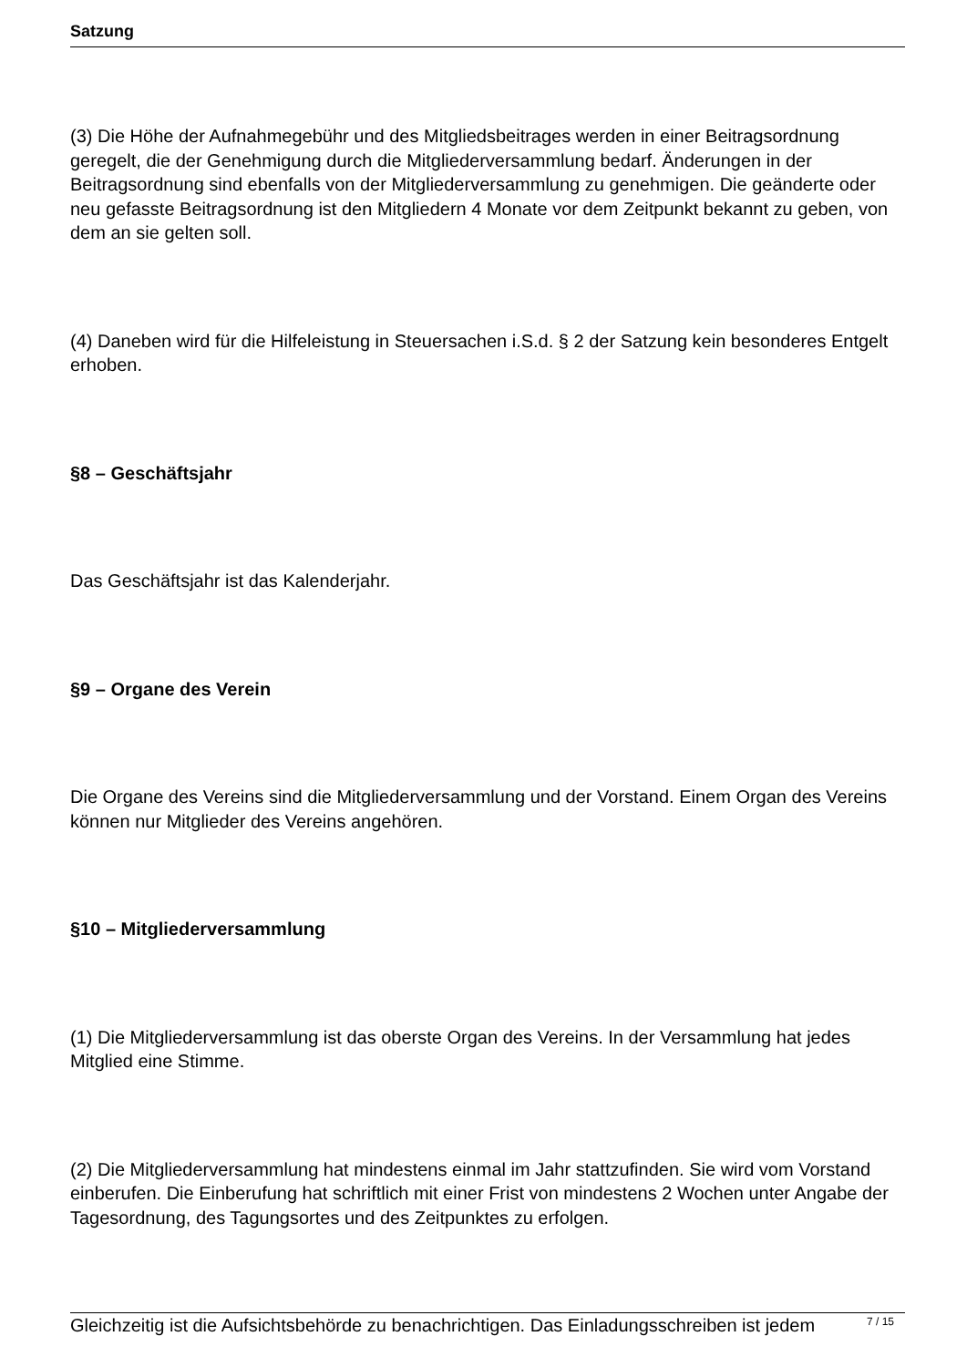Satzung
(3) Die Höhe der Aufnahmegebühr und des Mitgliedsbeitrages werden in einer Beitragsordnung geregelt, die der Genehmigung durch die Mitgliederversammlung bedarf. Änderungen in der Beitragsordnung sind ebenfalls von der Mitgliederversammlung zu genehmigen. Die geänderte oder neu gefasste Beitragsordnung ist den Mitgliedern 4 Monate vor dem Zeitpunkt bekannt zu geben, von dem an sie gelten soll.
(4) Daneben wird für die Hilfeleistung in Steuersachen i.S.d. § 2 der Satzung kein besonderes Entgelt erhoben.
§8 – Geschäftsjahr
Das Geschäftsjahr ist das Kalenderjahr.
§9 – Organe des Verein
Die Organe des Vereins sind die Mitgliederversammlung und der Vorstand. Einem Organ des Vereins können nur Mitglieder des Vereins angehören.
§10 – Mitgliederversammlung
(1) Die Mitgliederversammlung ist das oberste Organ des Vereins. In der Versammlung hat jedes Mitglied eine Stimme.
(2) Die Mitgliederversammlung hat mindestens einmal im Jahr stattzufinden. Sie wird vom Vorstand einberufen. Die Einberufung hat schriftlich mit einer Frist von mindestens 2 Wochen unter Angabe der Tagesordnung, des Tagungsortes und des Zeitpunktes zu erfolgen.
Gleichzeitig ist die Aufsichtsbehörde zu benachrichtigen. Das Einladungsschreiben ist jedem
7 / 15